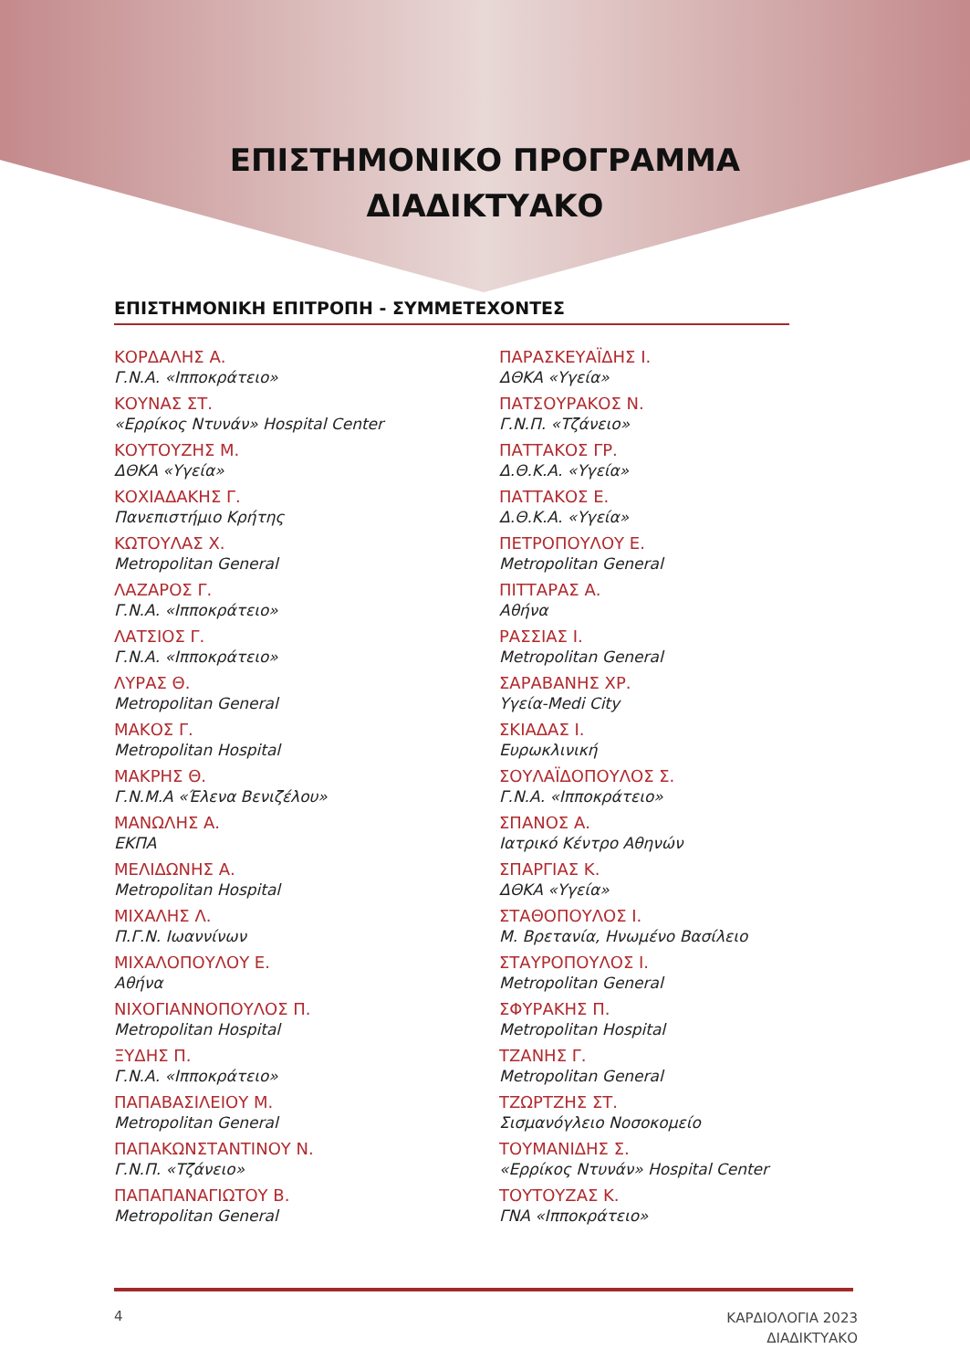ΕΠΙΣΤΗΜΟΝΙΚΟ ΠΡΟΓΡΑΜΜΑ
ΔΙΑΔΙΚΤΥΑΚΟ
ΕΠΙΣΤΗΜΟΝΙΚΗ ΕΠΙΤΡΟΠΗ - ΣΥΜΜΕΤΕΧΟΝΤΕΣ
ΚΟΡΔΑΛΗΣ Α.
Γ.Ν.Α. «Ιπποκράτειο»
ΚΟΥΝΑΣ ΣΤ.
«Ερρίκος Ντυνάν» Hospital Center
ΚΟΥΤΟΥΖΗΣ Μ.
ΔΘΚΑ «Υγεία»
ΚΟΧΙΑΔΑΚΗΣ Γ.
Πανεπιστήμιο Κρήτης
ΚΩΤΟΥΛΑΣ Χ.
Metropolitan General
ΛΑΖΑΡΟΣ Γ.
Γ.Ν.Α. «Ιπποκράτειο»
ΛΑΤΣΙΟΣ Γ.
Γ.Ν.Α. «Ιπποκράτειο»
ΛΥΡΑΣ Θ.
Metropolitan General
ΜΑΚΟΣ Γ.
Metropolitan Hospital
ΜΑΚΡΗΣ Θ.
Γ.Ν.Μ.Α «Έλενα Βενιζέλου»
ΜΑΝΩΛΗΣ Α.
ΕΚΠΑ
ΜΕΛΙΔΩΝΗΣ Α.
Metropolitan Hospital
ΜΙΧΑΛΗΣ Λ.
Π.Γ.Ν. Ιωαννίνων
ΜΙΧΑΛΟΠΟΥΛΟΥ Ε.
Αθήνα
ΝΙΧΟΓΙΑΝΝΟΠΟΥΛΟΣ Π.
Metropolitan Hospital
ΞΥΔΗΣ Π.
Γ.Ν.Α. «Ιπποκράτειο»
ΠΑΠΑΒΑΣΙΛΕΙΟΥ Μ.
Metropolitan General
ΠΑΠΑΚΩΝΣΤΑΝΤΙΝΟΥ Ν.
Γ.Ν.Π. «Τζάνειο»
ΠΑΠΑΠΑΝΑΓΙΩΤΟΥ Β.
Metropolitan General
ΠΑΡΑΣΚΕΥΑΪΔΗΣ Ι.
ΔΘΚΑ «Υγεία»
ΠΑΤΣΟΥΡΑΚΟΣ Ν.
Γ.Ν.Π. «Τζάνειο»
ΠΑΤΤΑΚΟΣ ΓΡ.
Δ.Θ.Κ.Α. «Υγεία»
ΠΑΤΤΑΚΟΣ Ε.
Δ.Θ.Κ.Α. «Υγεία»
ΠΕΤΡΟΠΟΥΛΟΥ Ε.
Metropolitan General
ΠΙΤΤΑΡΑΣ Α.
Αθήνα
ΡΑΣΣΙΑΣ Ι.
Metropolitan General
ΣΑΡΑΒΑΝΗΣ ΧΡ.
Υγεία-Medi City
ΣΚΙΑΔΑΣ Ι.
Ευρωκλινική
ΣΟΥΛΑΪΔΟΠΟΥΛΟΣ Σ.
Γ.Ν.Α. «Ιπποκράτειο»
ΣΠΑΝΟΣ Α.
Ιατρικό Κέντρο Αθηνών
ΣΠΑΡΓΙΑΣ Κ.
ΔΘΚΑ «Υγεία»
ΣΤΑΘΟΠΟΥΛΟΣ Ι.
Μ. Βρετανία, Ηνωμένο Βασίλειο
ΣΤΑΥΡΟΠΟΥΛΟΣ Ι.
Metropolitan General
ΣΦΥΡΑΚΗΣ Π.
Metropolitan Hospital
ΤΖΑΝΗΣ Γ.
Metropolitan General
ΤΖΩΡΤΖΗΣ ΣΤ.
Σισμανόγλειο Νοσοκομείο
ΤΟΥΜΑΝΙΔΗΣ Σ.
«Ερρίκος Ντυνάν» Hospital Center
ΤΟΥΤΟΥΖΑΣ Κ.
ΓΝΑ «Ιπποκράτειο»
4
ΚΑΡΔΙΟΛΟΓΙΑ 2023
ΔΙΑΔΙΚΤΥΑΚΟ